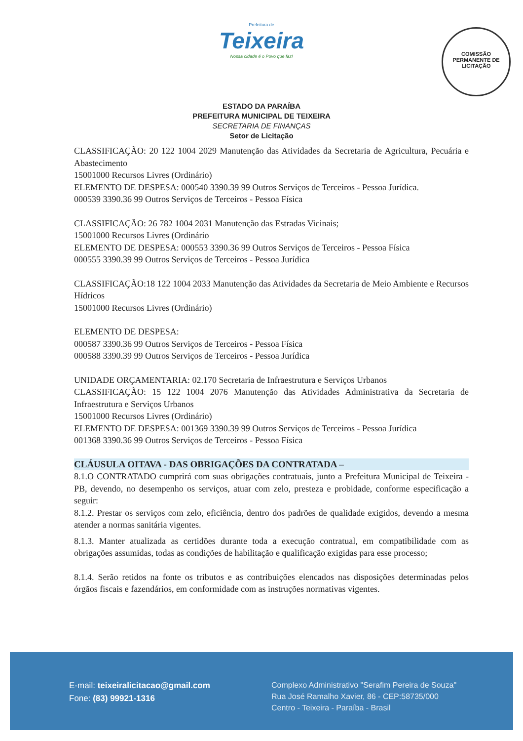Prefeitura de
Teixeira
Nossa cidade é o Povo que faz!
COMISSÃO PERMANENTE DE LICITAÇÃO
ESTADO DA PARAÍBA
PREFEITURA MUNICIPAL DE TEIXEIRA
SECRETARIA DE FINANÇAS
Setor de Licitação
CLASSIFICAÇÃO: 20 122 1004 2029 Manutenção das Atividades da Secretaria de Agricultura, Pecuária e Abastecimento
15001000 Recursos Livres (Ordinário)
ELEMENTO DE DESPESA: 000540 3390.39 99 Outros Serviços de Terceiros - Pessoa Jurídica.
000539 3390.36 99 Outros Serviços de Terceiros - Pessoa Física
CLASSIFICAÇÃO: 26 782 1004 2031 Manutenção das Estradas Vicinais;
15001000 Recursos Livres (Ordinário
ELEMENTO DE DESPESA: 000553 3390.36 99 Outros Serviços de Terceiros - Pessoa Física
000555 3390.39 99 Outros Serviços de Terceiros - Pessoa Jurídica
CLASSIFICAÇÃO:18 122 1004 2033 Manutenção das Atividades da Secretaria de Meio Ambiente e Recursos Hídricos
15001000 Recursos Livres (Ordinário)
ELEMENTO DE DESPESA:
000587 3390.36 99 Outros Serviços de Terceiros - Pessoa Física
000588 3390.39 99 Outros Serviços de Terceiros - Pessoa Jurídica
UNIDADE ORÇAMENTARIA: 02.170 Secretaria de Infraestrutura e Serviços Urbanos
CLASSIFICAÇÃO: 15 122 1004 2076 Manutenção das Atividades Administrativa da Secretaria de Infraestrutura e Serviços Urbanos
15001000 Recursos Livres (Ordinário)
ELEMENTO DE DESPESA: 001369 3390.39 99 Outros Serviços de Terceiros - Pessoa Jurídica
001368 3390.36 99 Outros Serviços de Terceiros - Pessoa Física
CLÁUSULA OITAVA - DAS OBRIGAÇÕES DA CONTRATADA –
8.1.O CONTRATADO cumprirá com suas obrigações contratuais, junto a Prefeitura Municipal de Teixeira - PB, devendo, no desempenho os serviços, atuar com zelo, presteza e probidade, conforme especificação a seguir:
8.1.2. Prestar os serviços com zelo, eficiência, dentro dos padrões de qualidade exigidos, devendo a mesma atender a normas sanitária vigentes.
8.1.3. Manter atualizada as certidões durante toda a execução contratual, em compatibilidade com as obrigações assumidas, todas as condições de habilitação e qualificação exigidas para esse processo;
8.1.4. Serão retidos na fonte os tributos e as contribuições elencados nas disposições determinadas pelos órgãos fiscais e fazendários, em conformidade com as instruções normativas vigentes.
E-mail: teixeiralicitacao@gmail.com
Fone: (83) 99921-1316
Complexo Administrativo "Serafim Pereira de Souza"
Rua José Ramalho Xavier, 86 - CEP:58735/000
Centro - Teixeira - Paraíba - Brasil